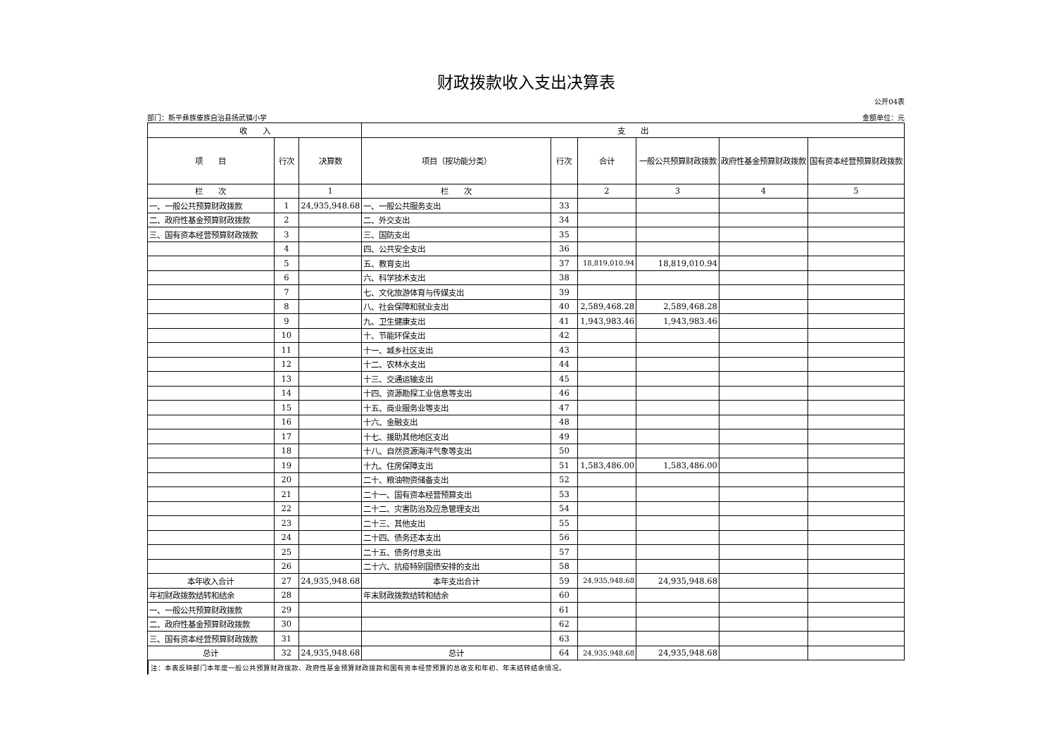财政拨款收入支出决算表
公开04表
部门：新平彝族傣族自治县扬武镇小学 金额单位：元
| 收 入 | | | 支 出 | | | | | |
| --- | --- | --- | --- | --- | --- | --- | --- | --- |
| 项 目 | 行次 | 决算数 | 项目（按功能分类） | 行次 | 合计 | 一般公共预算财政拨款 | 政府性基金预算财政拨款 | 国有资本经营预算财政拨款 |
| 栏 次 | | 1 | 栏 次 | | 2 | 3 | 4 | 5 |
| 一、一般公共预算财政拨款 | 1 | 24,935,948.68 | 一、一般公共服务支出 | 33 | | | | |
| 二、政府性基金预算财政拨款 | 2 | | 二、外交支出 | 34 | | | | |
| 三、国有资本经营预算财政拨款 | 3 | | 三、国防支出 | 35 | | | | |
| | 4 | | 四、公共安全支出 | 36 | | | | |
| | 5 | | 五、教育支出 | 37 | 18,819,010.94 | 18,819,010.94 | | |
| | 6 | | 六、科学技术支出 | 38 | | | | |
| | 7 | | 七、文化旅游体育与传媒支出 | 39 | | | | |
| | 8 | | 八、社会保障和就业支出 | 40 | 2,589,468.28 | 2,589,468.28 | | |
| | 9 | | 九、卫生健康支出 | 41 | 1,943,983.46 | 1,943,983.46 | | |
| | 10 | | 十、节能环保支出 | 42 | | | | |
| | 11 | | 十一、城乡社区支出 | 43 | | | | |
| | 12 | | 十二、农林水支出 | 44 | | | | |
| | 13 | | 十三、交通运输支出 | 45 | | | | |
| | 14 | | 十四、资源勘探工业信息等支出 | 46 | | | | |
| | 15 | | 十五、商业服务业等支出 | 47 | | | | |
| | 16 | | 十六、金融支出 | 48 | | | | |
| | 17 | | 十七、援助其他地区支出 | 49 | | | | |
| | 18 | | 十八、自然资源海洋气象等支出 | 50 | | | | |
| | 19 | | 十九、住房保障支出 | 51 | 1,583,486.00 | 1,583,486.00 | | |
| | 20 | | 二十、粮油物资储备支出 | 52 | | | | |
| | 21 | | 二十一、国有资本经营预算支出 | 53 | | | | |
| | 22 | | 二十二、灾害防治及应急管理支出 | 54 | | | | |
| | 23 | | 二十三、其他支出 | 55 | | | | |
| | 24 | | 二十四、债务还本支出 | 56 | | | | |
| | 25 | | 二十五、债务付息支出 | 57 | | | | |
| | 26 | | 二十六、抗疫特别国债安排的支出 | 58 | | | | |
| 本年收入合计 | 27 | 24,935,948.68 | 本年支出合计 | 59 | 24,935,948.68 | 24,935,948.68 | | |
| 年初财政拨款结转和结余 | 28 | | 年末财政拨款结转和结余 | 60 | | | | |
| 一、一般公共预算财政拨款 | 29 | | | 61 | | | | |
| 二、政府性基金预算财政拨款 | 30 | | | 62 | | | | |
| 三、国有资本经营预算财政拨款 | 31 | | | 63 | | | | |
| 总计 | 32 | 24,935,948.68 | 总计 | 64 | 24,935,948.68 | 24,935,948.68 | | |
注：本表反映部门本年度一般公共预算财政拨款、政府性基金预算财政拨款和国有资本经营预算的总收支和年初、年末结转结余情况。